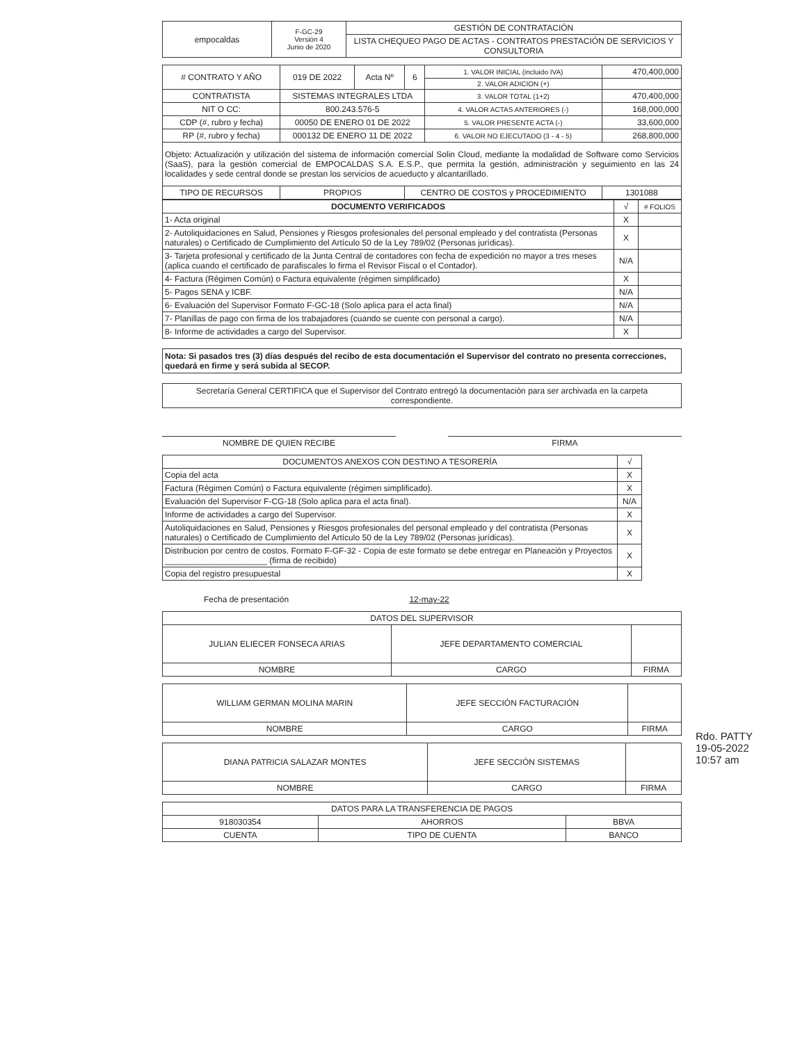| empocaldas | F-GC-29 Versión 4 Junio de 2020 | GESTIÓN DE CONTRATACIÓN |
| | | LISTA CHEQUEO PAGO DE ACTAS - CONTRATOS PRESTACIÓN DE SERVICIOS Y CONSULTORIA |
| # CONTRATO Y AÑO | 019 DE 2022 | Acta Nº | 6 | 1. VALOR INICIAL (incluido IVA) | 470,400,000 |
| | | | | 2. VALOR ADICION (+) | |
| CONTRATISTA | SISTEMAS INTEGRALES LTDA | | | 3. VALOR TOTAL (1+2) | 470,400,000 |
| NIT O CC: | 800.243.576-5 | | | 4. VALOR ACTAS ANTERIORES (-) | 168,000,000 |
| CDP (#, rubro y fecha) | 00050 DE ENERO 01 DE 2022 | | | 5. VALOR PRESENTE ACTA (-) | 33,600,000 |
| RP (#, rubro y fecha) | 000132 DE ENERO 11 DE 2022 | | | 6. VALOR NO EJECUTADO (3 - 4 - 5) | 268,800,000 |
| Objeto: Actualización y utilización del sistema de información comercial Solin Cloud, mediante la modalidad de Software como Servicios (SaaS), para la gestión comercial de EMPOCALDAS S.A. E.S.P., que permita la gestión, administración y seguimiento en las 24 localidades y sede central donde se prestan los servicios de acueducto y alcantarillado. | | | | | |
| TIPO DE RECURSOS | PROPIOS | | CENTRO DE COSTOS y PROCEDIMIENTO | | 1301088 |
| DOCUMENTO VERIFICADOS | √ | # FOLIOS |
| --- | --- | --- |
| 1- Acta original | X | |
| 2- Autoliquidaciones en Salud, Pensiones y Riesgos profesionales del personal empleado y del contratista (Personas naturales) o Certificado de Cumplimiento del Artículo 50 de la Ley 789/02 (Personas jurídicas). | X | |
| 3- Tarjeta profesional y certificado de la Junta Central de contadores con fecha de expedición no mayor a tres meses (aplica cuando el certificado de parafiscales lo firma el Revisor Fiscal o el Contador). | N/A | |
| 4- Factura (Régimen Común) o Factura equivalente (régimen simplificado) | X | |
| 5- Pagos SENA y ICBF. | N/A | |
| 6- Evaluación del Supervisor Formato F-GC-18 (Solo aplica para el acta final) | N/A | |
| 7- Planillas de pago con firma de los trabajadores (cuando se cuente con personal a cargo). | N/A | |
| 8- Informe de actividades a cargo del Supervisor. | X | |
Nota: Si pasados tres (3) días después del recibo de esta documentación el Supervisor del contrato no presenta correcciones, quedará en firme y será subida al SECOP.
Secretaría General CERTIFICA que el Supervisor del Contrato entregó la documentación para ser archivada en la carpeta correspondiente.
NOMBRE DE QUIEN RECIBE FIRMA
| DOCUMENTOS ANEXOS CON DESTINO A TESORERÍA | √ |
| --- | --- |
| Copia del acta | X |
| Factura (Régimen Común) o Factura equivalente (régimen simplificado). | X |
| Evaluación del Supervisor F-CG-18 (Solo aplica para el acta final). | N/A |
| Informe de actividades a cargo del Supervisor. | X |
| Autoliquidaciones en Salud, Pensiones y Riesgos profesionales del personal empleado y del contratista (Personas naturales) o Certificado de Cumplimiento del Artículo 50 de la Ley 789/02 (Personas jurídicas). | X |
| Distribucion por centro de costos. Formato F-GF-32 - Copia de este formato se debe entregar en Planeación y Proyectos ______________________ (firma de recibido) | X |
| Copia del registro presupuestal | X |
Fecha de presentación 12-may-22
| DATOS DEL SUPERVISOR | | |
| JULIAN ELIECER FONSECA ARIAS | JEFE DEPARTAMENTO COMERCIAL | |
| NOMBRE | CARGO | FIRMA |
| WILLIAM GERMAN MOLINA MARIN | JEFE SECCIÓN FACTURACIÓN | |
| NOMBRE | CARGO | FIRMA |
| DIANA PATRICIA SALAZAR MONTES | JEFE SECCIÓN SISTEMAS | |
| NOMBRE | CARGO | FIRMA |
| DATOS PARA LA TRANSFERENCIA DE PAGOS | | |
| 918030354 | AHORROS | BBVA |
| CUENTA | TIPO DE CUENTA | BANCO |
Rdo. PATTY
19-05-2022
10:57 am